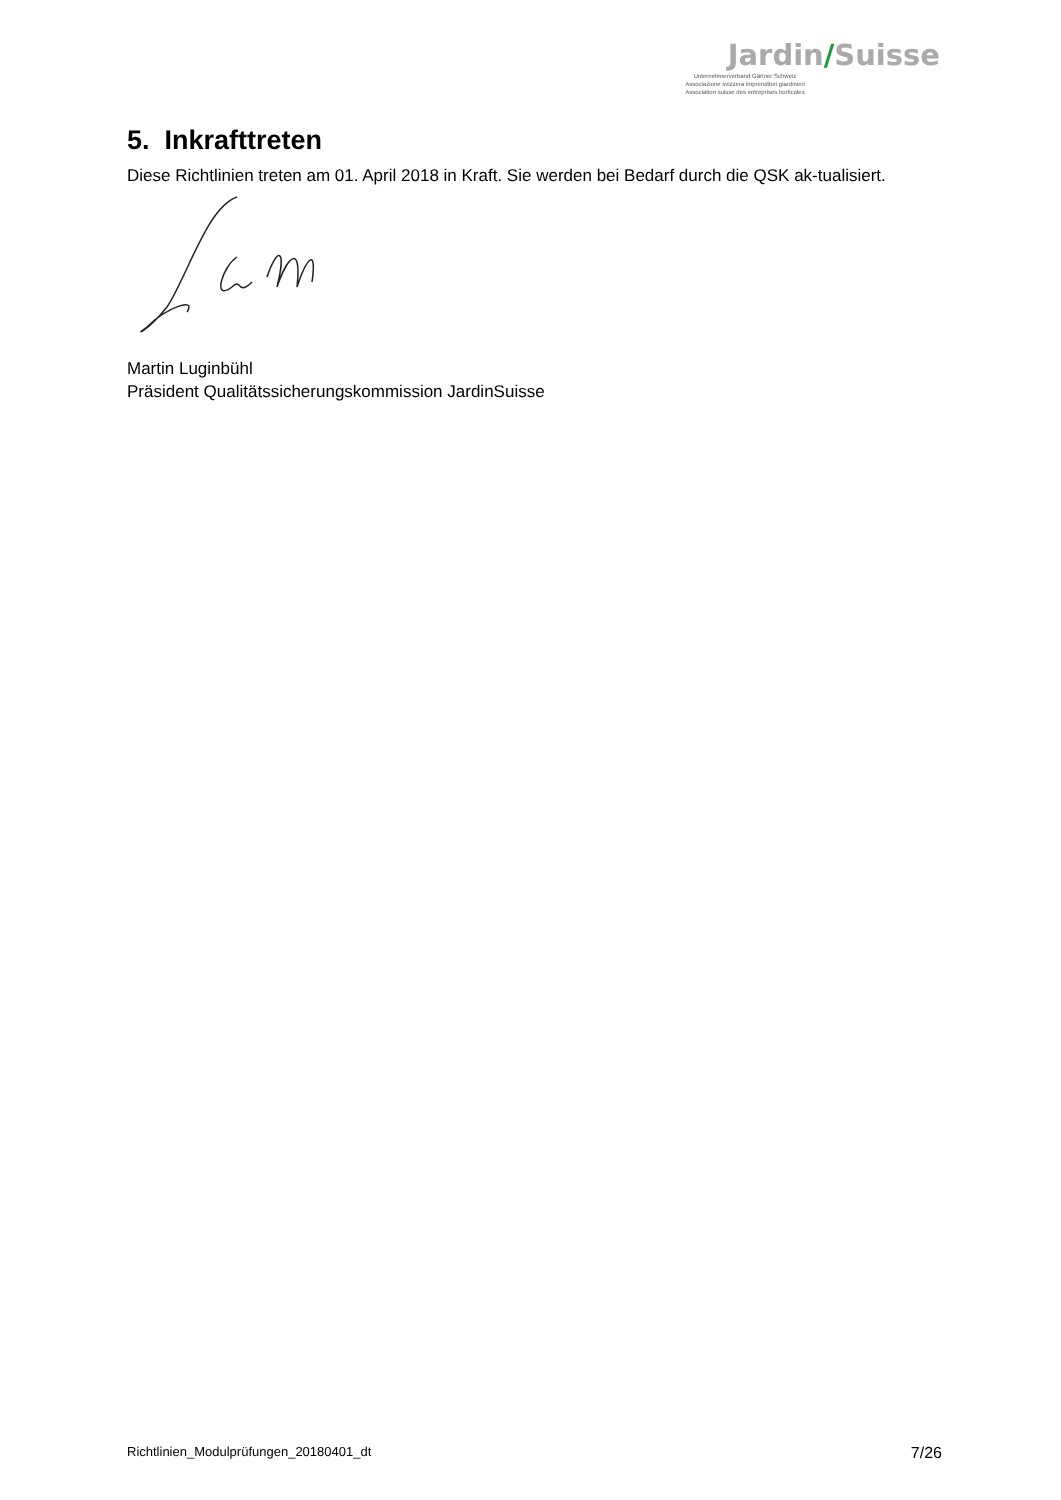Jardin/Suisse
Unternehmerverband Gärtner Schweiz
Associazione svizzera imprenditori giardinieri
Association suisse des entreprises horticoles
5. Inkrafttreten
Diese Richtlinien treten am 01. April 2018 in Kraft. Sie werden bei Bedarf durch die QSK ak-tualisiert.
Martin Luginbühl
Präsident Qualitätssicherungskommission JardinSuisse
Richtlinien_Modulprüfungen_20180401_dt 7/26